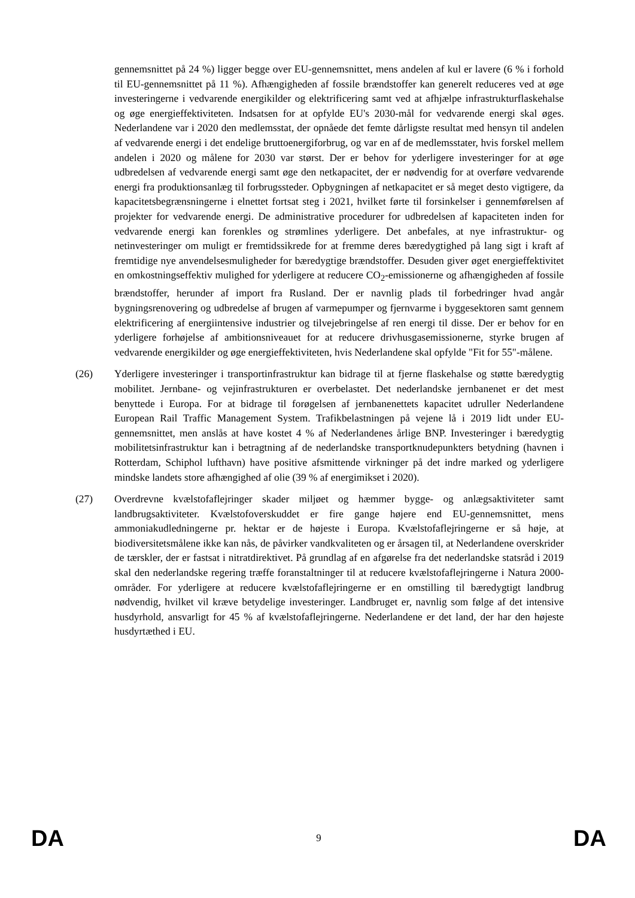gennemsnittet på 24 %) ligger begge over EU-gennemsnittet, mens andelen af kul er lavere (6 % i forhold til EU-gennemsnittet på 11 %). Afhængigheden af fossile brændstoffer kan generelt reduceres ved at øge investeringerne i vedvarende energikilder og elektrificering samt ved at afhjælpe infrastrukturflaskehalse og øge energieffektiviteten. Indsatsen for at opfylde EU's 2030-mål for vedvarende energi skal øges. Nederlandene var i 2020 den medlemsstat, der opnåede det femte dårligste resultat med hensyn til andelen af vedvarende energi i det endelige bruttoenergiforbrug, og var en af de medlemsstater, hvis forskel mellem andelen i 2020 og målene for 2030 var størst. Der er behov for yderligere investeringer for at øge udbredelsen af vedvarende energi samt øge den netkapacitet, der er nødvendig for at overføre vedvarende energi fra produktionsanlæg til forbrugssteder. Opbygningen af netkapacitet er så meget desto vigtigere, da kapacitetsbegrænsningerne i elnettet fortsat steg i 2021, hvilket førte til forsinkelser i gennemførelsen af projekter for vedvarende energi. De administrative procedurer for udbredelsen af kapaciteten inden for vedvarende energi kan forenkles og strømlines yderligere. Det anbefales, at nye infrastruktur- og netinvesteringer om muligt er fremtidssikrede for at fremme deres bæredygtighed på lang sigt i kraft af fremtidige nye anvendelsesmuligheder for bæredygtige brændstoffer. Desuden giver øget energieffektivitet en omkostningseffektiv mulighed for yderligere at reducere CO<sub>2</sub>-emissionerne og afhængigheden af fossile brændstoffer, herunder af import fra Rusland. Der er navnlig plads til forbedringer hvad angår bygningsrenovering og udbredelse af brugen af varmepumper og fjernvarme i byggesektoren samt gennem elektrificering af energiintensive industrier og tilvejebringelse af ren energi til disse. Der er behov for en yderligere forhøjelse af ambitionsniveauet for at reducere drivhusgasemissionerne, styrke brugen af vedvarende energikilder og øge energieffektiviteten, hvis Nederlandene skal opfylde "Fit for 55"-målene.
(26) Yderligere investeringer i transportinfrastruktur kan bidrage til at fjerne flaskehalse og støtte bæredygtig mobilitet. Jernbane- og vejinfrastrukturen er overbelastet. Det nederlandske jernbanenet er det mest benyttede i Europa. For at bidrage til forøgelsen af jernbanenettets kapacitet udruller Nederlandene European Rail Traffic Management System. Trafikbelastningen på vejene lå i 2019 lidt under EU-gennemsnittet, men anslås at have kostet 4 % af Nederlandenes årlige BNP. Investeringer i bæredygtig mobilitetsinfrastruktur kan i betragtning af de nederlandske transportknudepunkters betydning (havnen i Rotterdam, Schiphol lufthavn) have positive afsmittende virkninger på det indre marked og yderligere mindske landets store afhængighed af olie (39 % af energimikset i 2020).
(27) Overdrevne kvælstofaflejringer skader miljøet og hæmmer bygge- og anlægsaktiviteter samt landbrugsaktiviteter. Kvælstofoverskuddet er fire gange højere end EU-gennemsnittet, mens ammoniakudledningerne pr. hektar er de højeste i Europa. Kvælstofaflejringerne er så høje, at biodiversitetsmålene ikke kan nås, de påvirker vandkvaliteten og er årsagen til, at Nederlandene overskrider de tærskler, der er fastsat i nitratdirektivet. På grundlag af en afgørelse fra det nederlandske statsråd i 2019 skal den nederlandske regering træffe foranstaltninger til at reducere kvælstofaflejringerne i Natura 2000-områder. For yderligere at reducere kvælstofaflejringerne er en omstilling til bæredygtigt landbrug nødvendig, hvilket vil kræve betydelige investeringer. Landbruget er, navnlig som følge af det intensive husdyrhold, ansvarligt for 45 % af kvælstofaflejringerne. Nederlandene er det land, der har den højeste husdyrtæthed i EU.
DA 9 DA